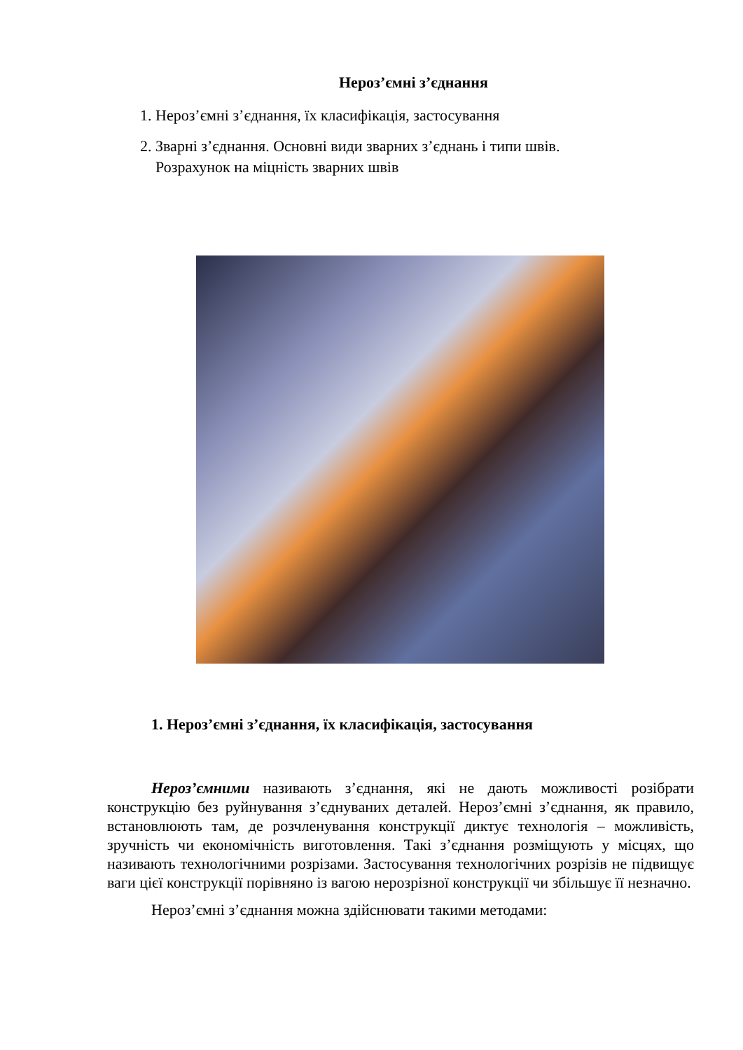Нероз’ємні з’єднання
1. Нероз’ємні з’єднання, їх класифікація, застосування
2. Зварні з’єднання. Основні види зварних з’єднань і типи швів.
Розрахунок на міцність зварних швів
1. Нероз’ємні з’єднання, їх класифікація, застосування
Нероз’ємними називають з’єднання, які не дають можливості розібрати конструкцію без руйнування з’єднуваних деталей. Нероз’ємні з’єднання, як правило, встановлюють там, де розчленування конструкції диктує технологія – можливість, зручність чи економічність виготовлення. Такі з’єднання розміщують у місцях, що називають технологічними розрізами. Застосування технологічних розрізів не підвищує ваги цієї конструкції порівняно із вагою нерозрізної конструкції чи збільшує її незначно.
Нероз’ємні з’єднання можна здійснювати такими методами: